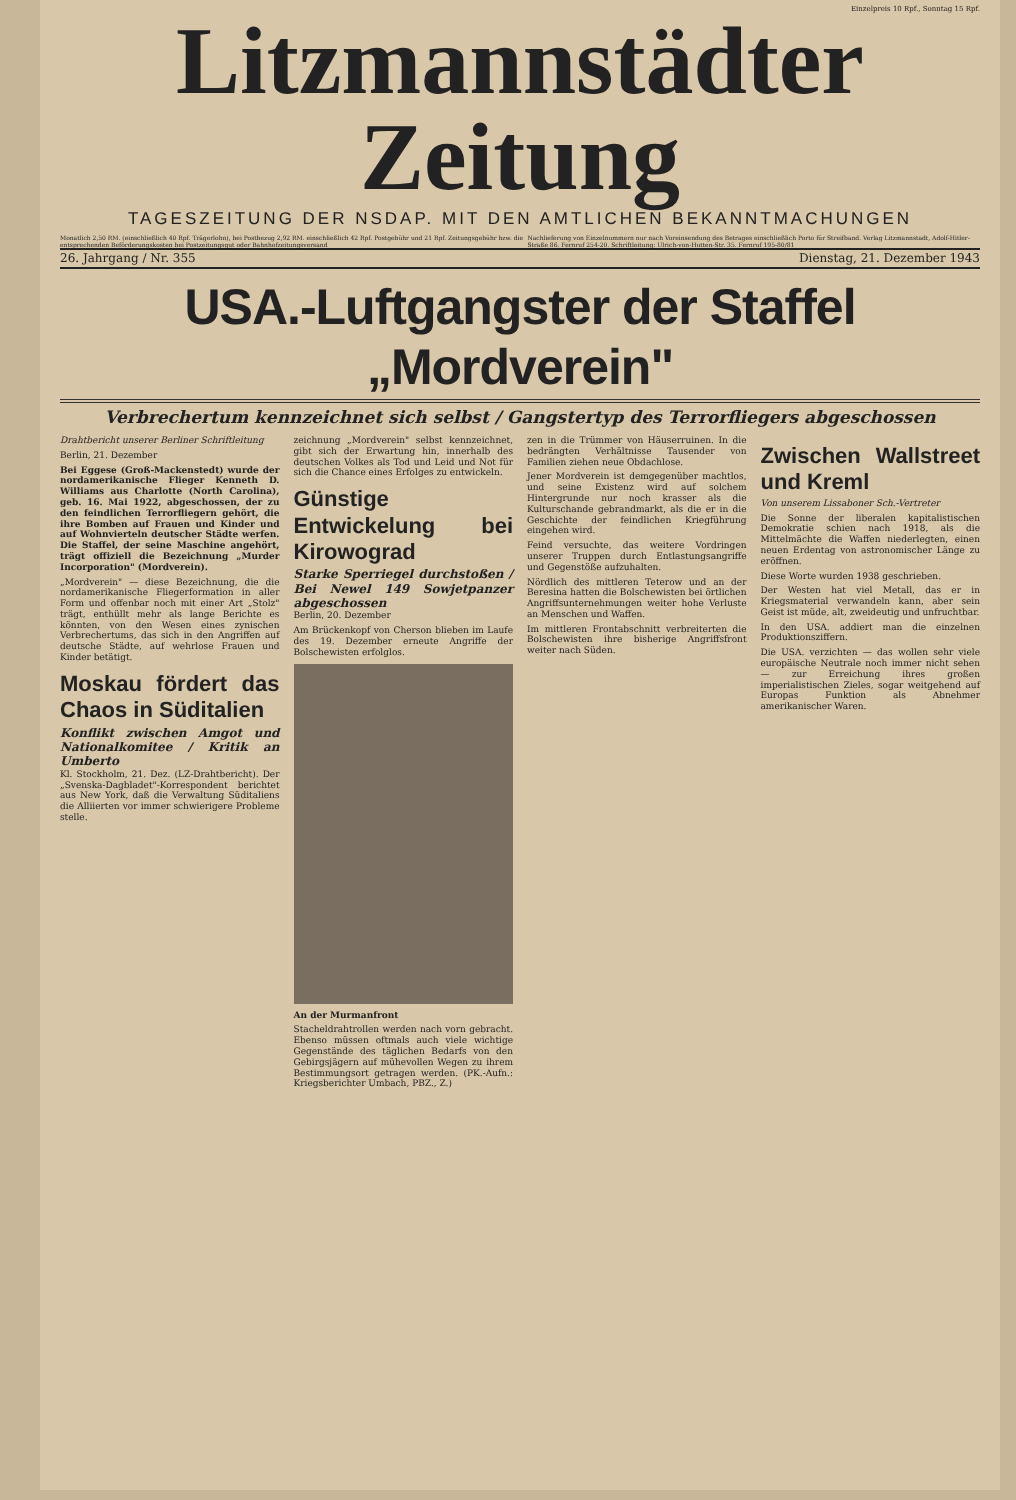Einzelpreis 10 Rpf., Sonntag 15 Rpf.
Litzmannstädter Zeitung
TAGESZEITUNG DER NSDAP. MIT DEN AMTLICHEN BEKANNTMACHUNGEN
Monatlich 2,50 RM. (einschließlich 40 Rpf. Trägerlohn), bei Postbezug 2,92 RM. einschließlich 42 Rpf. Postgebühr und 21 Rpf. Zeitungsgebühr bzw. die entsprechenden Beförderungskosten bei Postzeitungsgut oder Bahnhofzeitungsversand
Nachlieferung von Einzelnummern nur nach Voreinsendung des Betrages einschließlich Porto für Streifband. Verlag Litzmannstadt, Adolf-Hitler-Straße 86. Fernruf 254-20. Schriftleitung: Ulrich-von-Hutten-Str. 35. Fernruf 195-80/81
26. Jahrgang / Nr. 355 Dienstag, 21. Dezember 1943
USA.-Luftgangster der Staffel „Mordverein"
Verbrechertum kennzeichnet sich selbst / Gangstertyp des Terrorfliegers abgeschossen
Drahtbericht unserer Berliner Schriftleitung
Berlin, 21. Dezember
Bei Eggese (Groß-Mackenstedt) wurde der nordamerikanische Flieger Kenneth D. Williams aus Charlotte (North Carolina), geb. 16. Mai 1922, abgeschossen, der zu den feindlichen Terrorfliegern gehört, die ihre Bomben auf Frauen und Kinder und auf Wohnvierteln deutscher Städte werfen. Die Staffel, der seine Maschine angehört, trägt offiziell die Bezeichnung „Murder Incorporation" (Mordverein).
„Mordverein" — diese Bezeichnung, die die nordamerikanische Fliegerformation in aller Form und offenbar noch mit einer Art „Stolz" trägt, enthüllt mehr als lange Berichte es könnten, von den Wesen eines zynischen Verbrechertums, das sich in den Angriffen auf deutsche Städte, auf wehrlose Frauen und Kinder betätigt.
Moskau fördert das Chaos in Süditalien
Konflikt zwischen Amgot und Nationalkomitee / Kritik an Umberto
Kl. Stockholm, 21. Dez. (LZ-Drahtbericht). Der „Svenska-Dagbladet"-Korrespondent berichtet aus New York, daß die Verwaltung Süditaliens die Alliierten vor immer schwierigere Probleme stelle.
zeichnung „Mordverein" selbst kennzeichnet, gibt sich der Erwartung hin, innerhalb des deutschen Volkes als Tod und Leid und Not für sich die Chance eines Erfolges zu entwickeln.
Günstige Entwickelung bei Kirowograd
Starke Sperriegel durchstoßen / Bei Newel 149 Sowjetpanzer abgeschossen
Berlin, 20. Dezember
Am Brückenkopf von Cherson blieben im Laufe des 19. Dezember erneute Angriffe der Bolschewisten erfolglos.
An der Murmanfront
Stacheldrahtrollen werden nach vorn gebracht. Ebenso müssen oftmals auch viele wichtige Gegenstände des täglichen Bedarfs von den Gebirgsjägern auf mühevollen Wegen zu ihrem Bestimmungsort getragen werden. (PK.-Aufn.: Kriegsberichter Umbach, PBZ., Z.)
zen in die Trümmer von Häuserruinen. In die bedrängten Verhältnisse Tausender von Familien ziehen neue Obdachlose.
Jener Mordverein ist demgegenüber machtlos, und seine Existenz wird auf solchem Hintergrunde nur noch krasser als die Kulturschande gebrandmarkt, als die er in die Geschichte der feindlichen Kriegführung eingehen wird.
Feind versuchte, das weitere Vordringen unserer Truppen durch Entlastungsangriffe und Gegenstöße aufzuhalten.
Nördlich des mittleren Teterow und an der Beresina hatten die Bolschewisten bei örtlichen Angriffsunternehmungen weiter hohe Verluste an Menschen und Waffen.
Im mittleren Frontabschnitt verbreiterten die Bolschewisten ihre bisherige Angriffsfront weiter nach Süden.
Zwischen Wallstreet und Kreml
Von unserem Lissaboner Sch.-Vertreter
Die Sonne der liberalen kapitalistischen Demokratie schien nach 1918, als die Mittelmächte die Waffen niederlegten, einen neuen Erdentag von astronomischer Länge zu eröffnen.
Diese Worte wurden 1938 geschrieben.
Der Westen hat viel Metall, das er in Kriegsmaterial verwandeln kann, aber sein Geist ist müde, alt, zweideutig und unfruchtbar.
In den USA. addiert man die einzelnen Produktionsziffern.
Die USA. verzichten — das wollen sehr viele europäische Neutrale noch immer nicht sehen — zur Erreichung ihres großen imperialistischen Zieles, sogar weitgehend auf Europas Funktion als Abnehmer amerikanischer Waren.